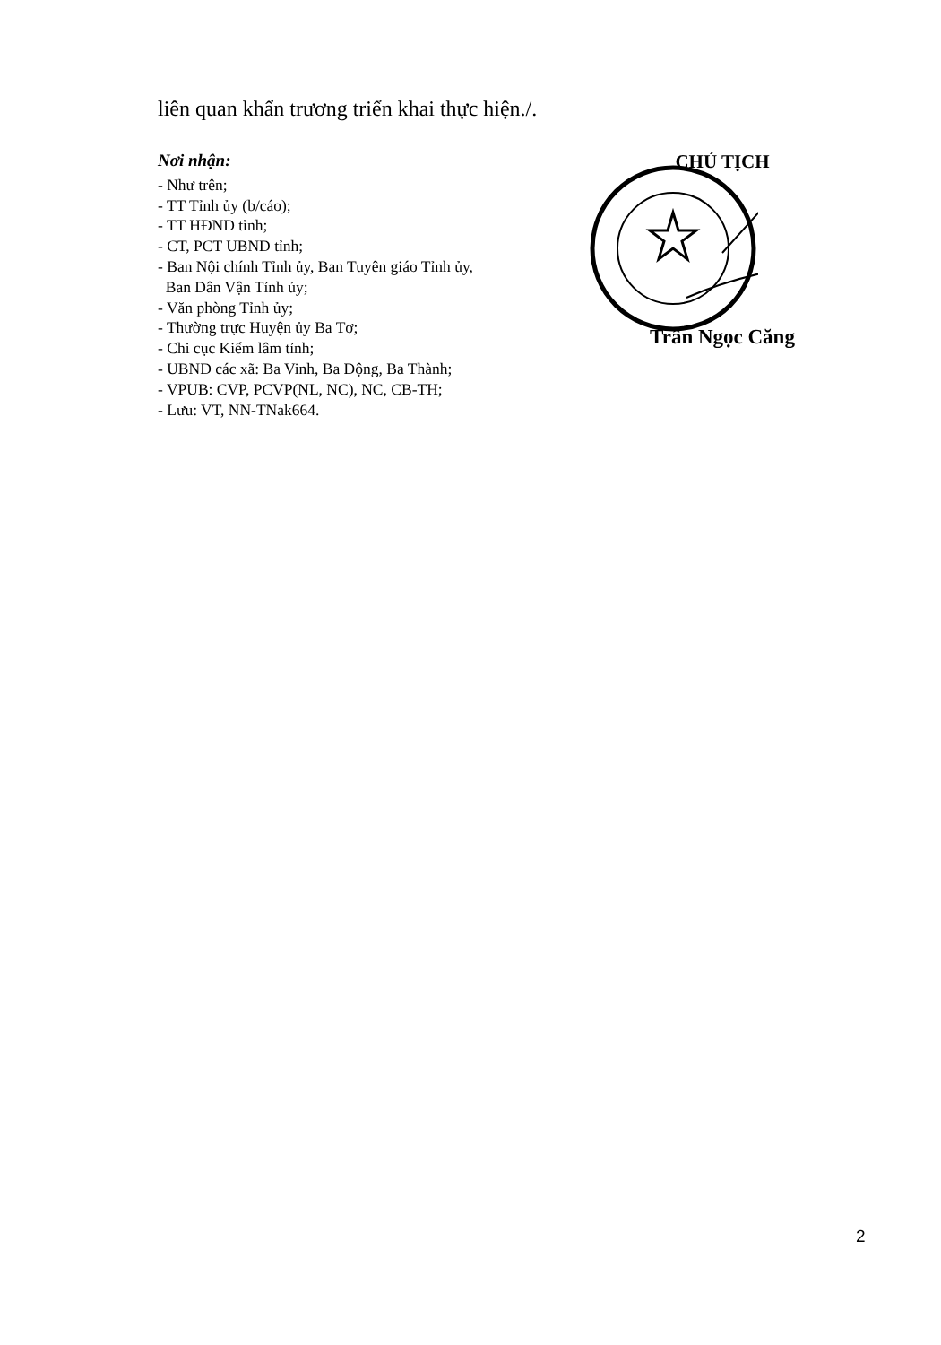liên quan khẩn trương triển khai thực hiện./.
Nơi nhận:
- Như trên;
- TT Tỉnh ủy (b/cáo);
- TT HĐND tỉnh;
- CT, PCT UBND tỉnh;
- Ban Nội chính Tỉnh ủy, Ban Tuyên giáo Tỉnh ủy,
Ban Dân Vận Tỉnh ủy;
- Văn phòng Tỉnh ủy;
- Thường trực Huyện ủy Ba Tơ;
- Chi cục Kiểm lâm tỉnh;
- UBND các xã: Ba Vinh, Ba Động, Ba Thành;
- VPUB: CVP, PCVP(NL, NC), NC, CB-TH;
- Lưu: VT, NN-TNak664.
CHỦ TỊCH
Trần Ngọc Căng
2